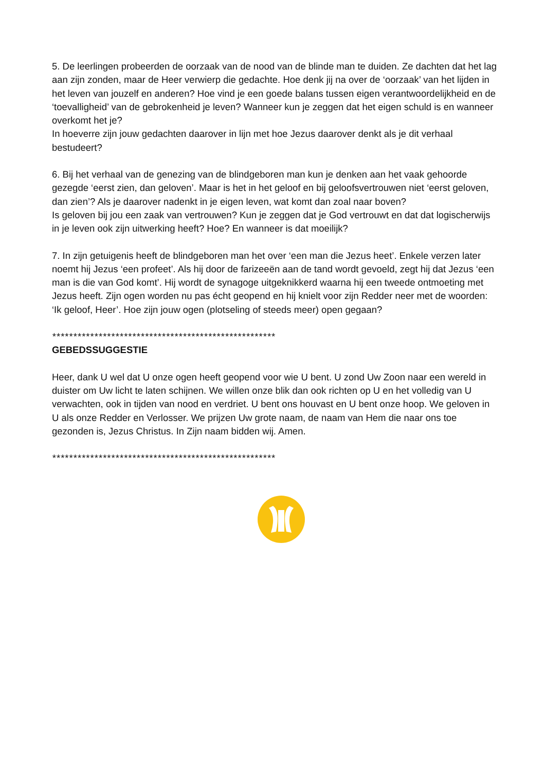5. De leerlingen probeerden de oorzaak van de nood van de blinde man te duiden. Ze dachten dat het lag aan zijn zonden, maar de Heer verwierp die gedachte. Hoe denk jij na over de ‘oorzaak’ van het lijden in het leven van jouzelf en anderen? Hoe vind je een goede balans tussen eigen verantwoordelijkheid en de ‘toevalligheid’ van de gebrokenheid je leven? Wanneer kun je zeggen dat het eigen schuld is en wanneer overkomt het je?
In hoeverre zijn jouw gedachten daarover in lijn met hoe Jezus daarover denkt als je dit verhaal bestudeert?
6. Bij het verhaal van de genezing van de blindgeboren man kun je denken aan het vaak gehoorde gezegde ‘eerst zien, dan geloven’. Maar is het in het geloof en bij geloofsvertrouwen niet ‘eerst geloven, dan zien’? Als je daarover nadenkt in je eigen leven, wat komt dan zoal naar boven?
Is geloven bij jou een zaak van vertrouwen? Kun je zeggen dat je God vertrouwt en dat dat logischerwijs in je leven ook zijn uitwerking heeft? Hoe? En wanneer is dat moeilijk?
7. In zijn getuigenis heeft de blindgeboren man het over ‘een man die Jezus heet’. Enkele verzen later noemt hij Jezus ‘een profeet’. Als hij door de farizeeën aan de tand wordt gevoeld, zegt hij dat Jezus ‘een man is die van God komt’. Hij wordt de synagoge uitgeknikkerd waarna hij een tweede ontmoeting met Jezus heeft. Zijn ogen worden nu pas écht geopend en hij knielt voor zijn Redder neer met de woorden: ‘Ik geloof, Heer’. Hoe zijn jouw ogen (plotseling of steeds meer) open gegaan?
*****************************************************
GEBEDSSUGGESTIE
Heer, dank U wel dat U onze ogen heeft geopend voor wie U bent. U zond Uw Zoon naar een wereld in duister om Uw licht te laten schijnen. We willen onze blik dan ook richten op U en het volledig van U verwachten, ook in tijden van nood en verdriet. U bent ons houvast en U bent onze hoop. We geloven in U als onze Redder en Verlosser. We prijzen Uw grote naam, de naam van Hem die naar ons toe gezonden is, Jezus Christus. In Zijn naam bidden wij. Amen.
*****************************************************